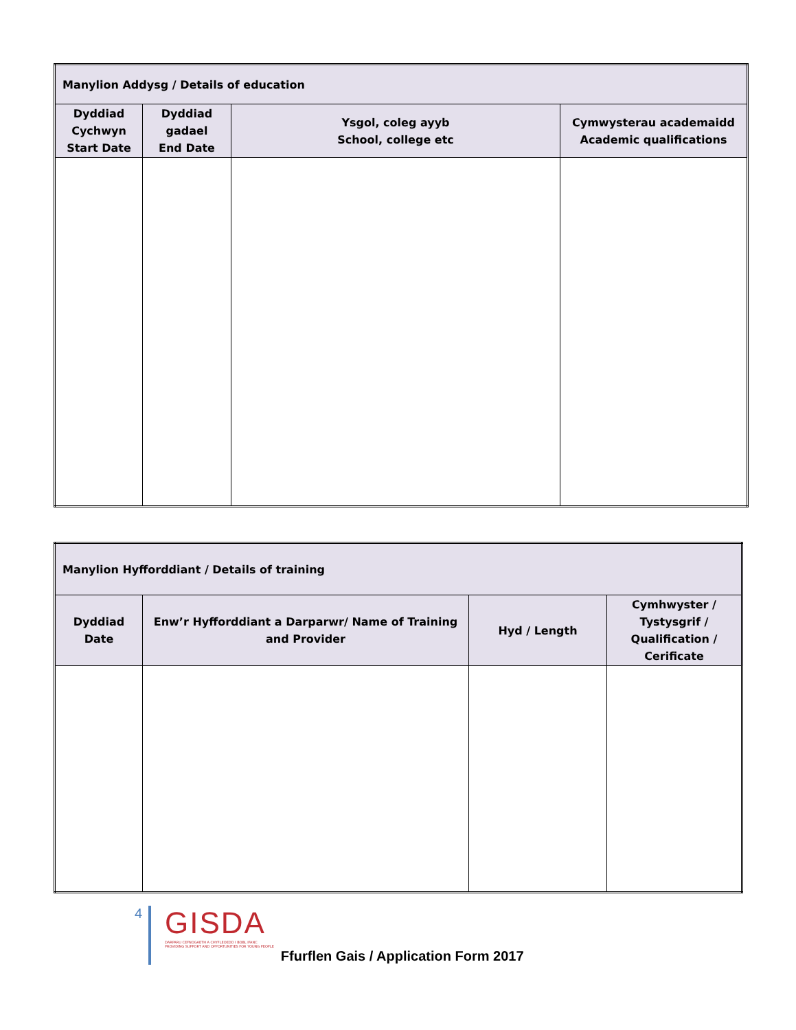| Manylion Addysg / Details of education | | | |
| --- | --- | --- | --- |
| Dyddiad Cychwyn Start Date | Dyddiad gadael End Date | Ysgol, coleg ayyb School, college etc | Cymwysterau academaidd Academic qualifications |
| Manylion Hyfforddiant / Details of training | | | |
| --- | --- | --- | --- |
| Dyddiad Date | Enw’r Hyfforddiant a Darparwr/ Name of Training and Provider | Hyd / Length | Cymhwyster / Tystysgrif / Qualification / Cerificate |
4
GISDA
DARPARU CEFNOGAETH A CHYFLEOEDD I BOBL IFANC
PROVIDING SUPPORT AND OPPORTUNITIES FOR YOUNG PEOPLE
Ffurflen Gais / Application Form 2017